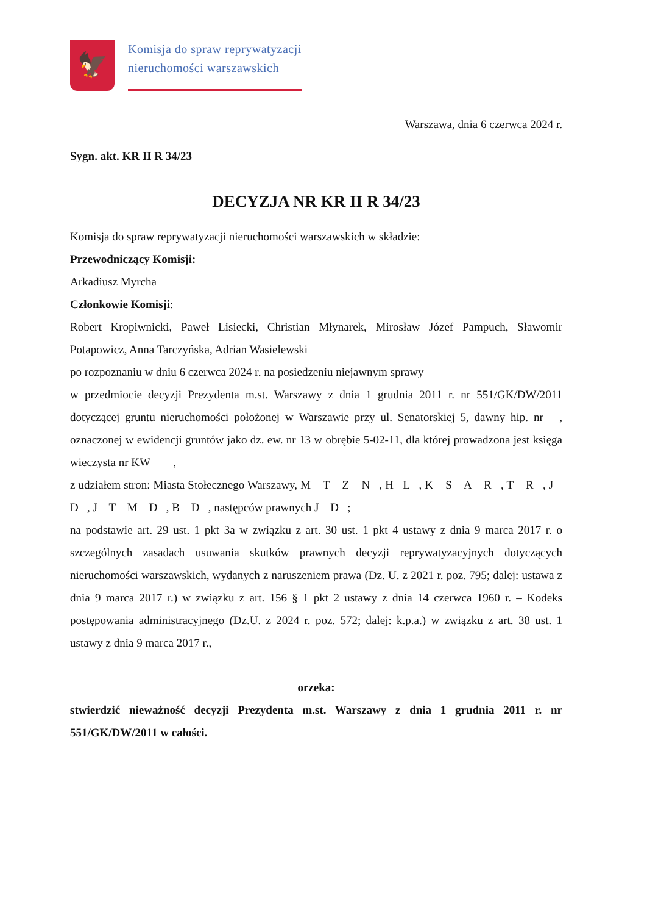🦅
Komisja do spraw reprywatyzacji
nieruchomości warszawskich
Warszawa, dnia 6 czerwca 2024 r.
Sygn. akt. KR II R 34/23
DECYZJA NR KR II R 34/23
Komisja do spraw reprywatyzacji nieruchomości warszawskich w składzie:
Przewodniczący Komisji:
Arkadiusz Myrcha
Członkowie Komisji:
Robert Kropiwnicki, Paweł Lisiecki, Christian Młynarek, Mirosław Józef Pampuch, Sławomir Potapowicz, Anna Tarczyńska, Adrian Wasielewski
po rozpoznaniu w dniu 6 czerwca 2024 r. na posiedzeniu niejawnym sprawy
w przedmiocie decyzji Prezydenta m.st. Warszawy z dnia 1 grudnia 2011 r. nr 551/GK/DW/2011 dotyczącej gruntu nieruchomości położonej w Warszawie przy ul. Senatorskiej 5, dawny hip. nr , oznaczonej w ewidencji gruntów jako dz. ew. nr 13 w obrębie 5-02-11, dla której prowadzona jest księga wieczysta nr KW ,
z udziałem stron: Miasta Stołecznego Warszawy, M T Z N , H L , K S A R , T R , J D , J T M D , B D , następców prawnych J D ;
na podstawie art. 29 ust. 1 pkt 3a w związku z art. 30 ust. 1 pkt 4 ustawy z dnia 9 marca 2017 r. o szczególnych zasadach usuwania skutków prawnych decyzji reprywatyzacyjnych dotyczących nieruchomości warszawskich, wydanych z naruszeniem prawa (Dz. U. z 2021 r. poz. 795; dalej: ustawa z dnia 9 marca 2017 r.) w związku z art. 156 § 1 pkt 2 ustawy z dnia 14 czerwca 1960 r. – Kodeks postępowania administracyjnego (Dz.U. z 2024 r. poz. 572; dalej: k.p.a.) w związku z art. 38 ust. 1 ustawy z dnia 9 marca 2017 r.,
orzeka:
stwierdzić nieważność decyzji Prezydenta m.st. Warszawy z dnia 1 grudnia 2011 r. nr 551/GK/DW/2011 w całości.